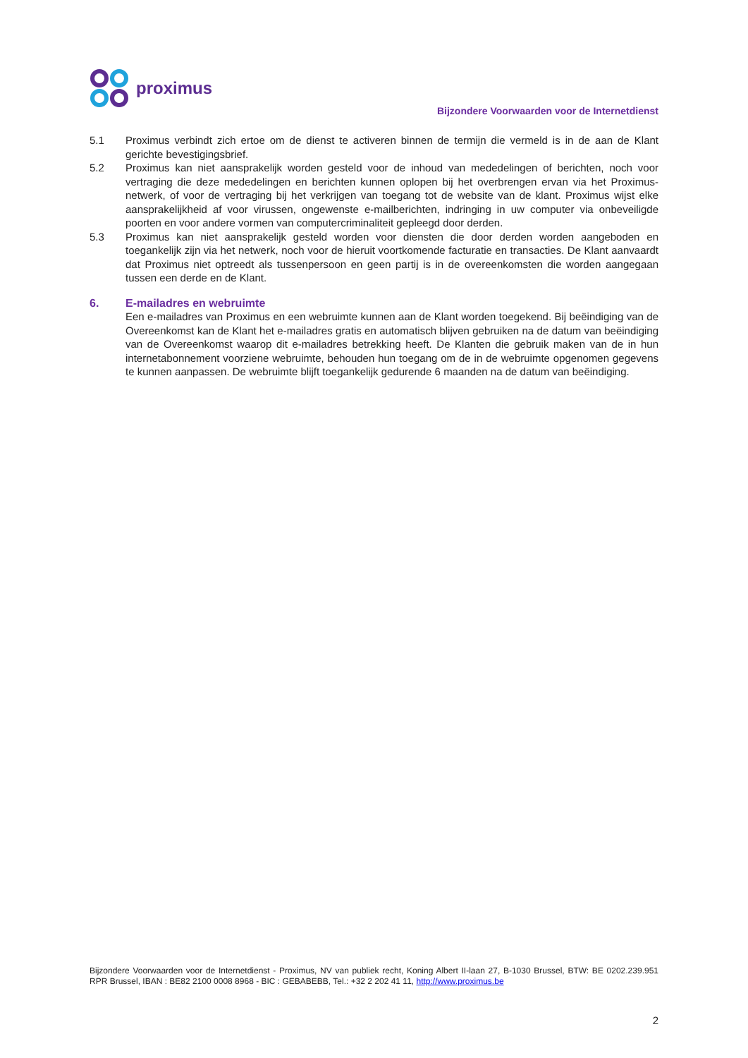proximus
Bijzondere Voorwaarden voor de Internetdienst
5.1 Proximus verbindt zich ertoe om de dienst te activeren binnen de termijn die vermeld is in de aan de Klant gerichte bevestigingsbrief.
5.2 Proximus kan niet aansprakelijk worden gesteld voor de inhoud van mededelingen of berichten, noch voor vertraging die deze mededelingen en berichten kunnen oplopen bij het overbrengen ervan via het Proximus-netwerk, of voor de vertraging bij het verkrijgen van toegang tot de website van de klant. Proximus wijst elke aansprakelijkheid af voor virussen, ongewenste e-mailberichten, indringing in uw computer via onbeveiligde poorten en voor andere vormen van computercriminaliteit gepleegd door derden.
5.3 Proximus kan niet aansprakelijk gesteld worden voor diensten die door derden worden aangeboden en toegankelijk zijn via het netwerk, noch voor de hieruit voortkomende facturatie en transacties. De Klant aanvaardt dat Proximus niet optreedt als tussenpersoon en geen partij is in de overeenkomsten die worden aangegaan tussen een derde en de Klant.
6. E-mailadres en webruimte
Een e-mailadres van Proximus en een webruimte kunnen aan de Klant worden toegekend. Bij beëindiging van de Overeenkomst kan de Klant het e-mailadres gratis en automatisch blijven gebruiken na de datum van beëindiging van de Overeenkomst waarop dit e-mailadres betrekking heeft. De Klanten die gebruik maken van de in hun internetabonnement voorziene webruimte, behouden hun toegang om de in de webruimte opgenomen gegevens te kunnen aanpassen. De webruimte blijft toegankelijk gedurende 6 maanden na de datum van beëindiging.
Bijzondere Voorwaarden voor de Internetdienst - Proximus, NV van publiek recht, Koning Albert II-laan 27, B-1030 Brussel, BTW: BE 0202.239.951 RPR Brussel, IBAN : BE82 2100 0008 8968 - BIC : GEBABEBB, Tel.: +32 2 202 41 11, http://www.proximus.be
2